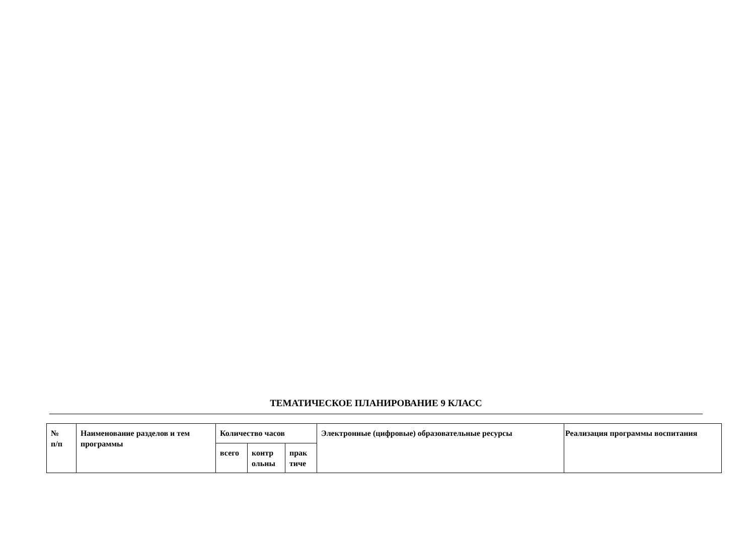ТЕМАТИЧЕСКОЕ ПЛАНИРОВАНИЕ 9 КЛАСС
| № п/п | Наименование разделов и тем программы | Количество часов | | | Электронные (цифровые) образовательные ресурсы | Реализация программы воспитания |
| | | всего | контр ольны | прак тиче | | |